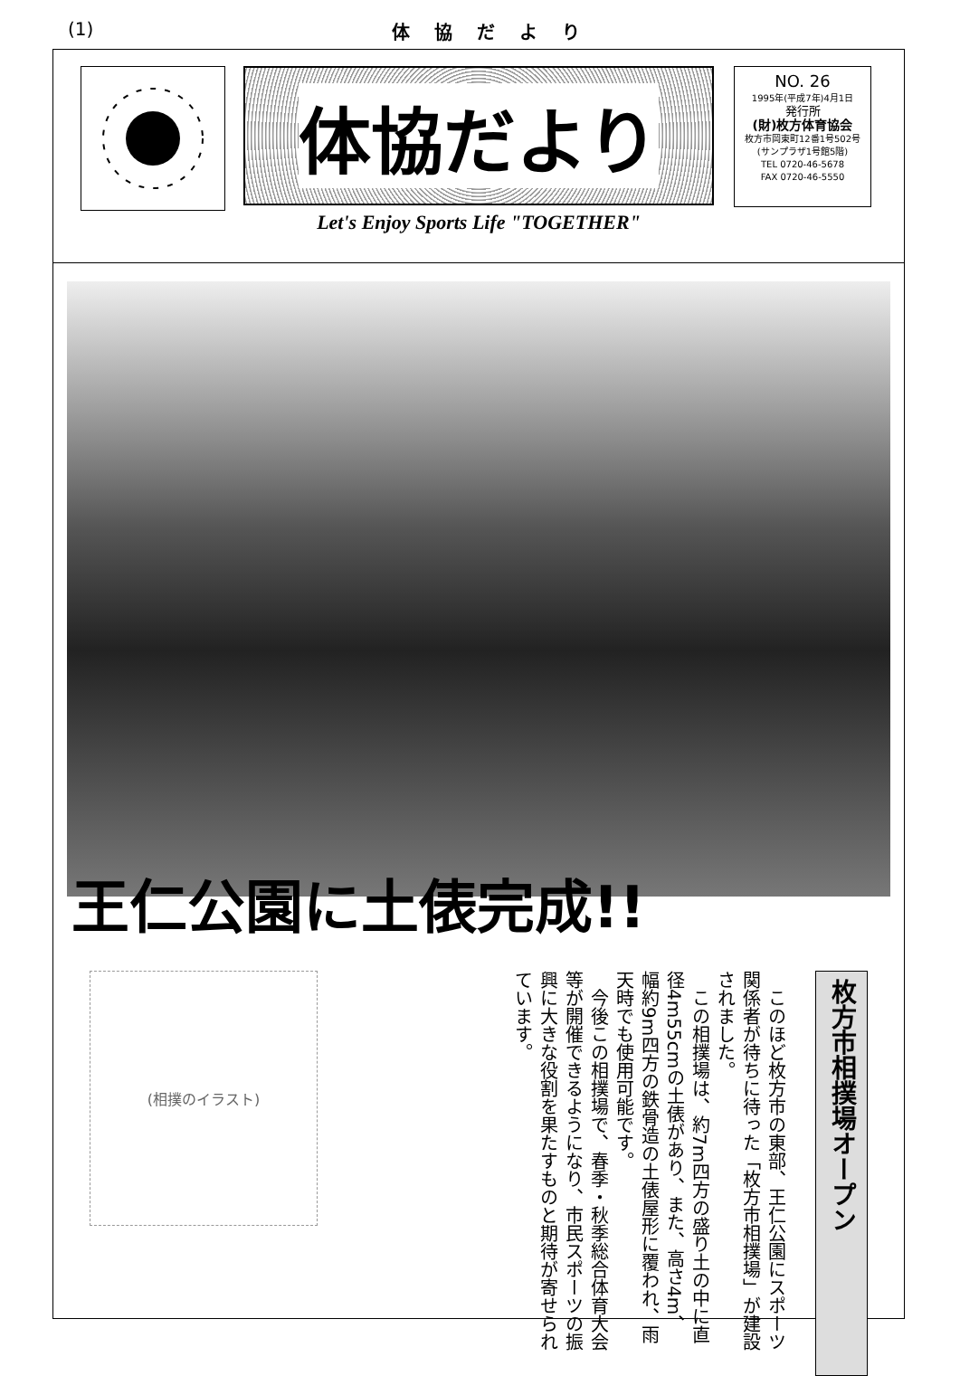(1) 体 協 だ よ り
体協だより
Let's Enjoy Sports Life "TOGETHER"
NO. 26
1995年(平成7年)4月1日
発行所
(財)枚方体育協会
枚方市岡東町12番1号502号
(サンプラザ1号館5階)
TEL 0720-46-5678
FAX 0720-46-5550
王仁公園に土俵完成!!
(相撲のイラスト)
　このほど枚方市の東部、王仁公園にスポーツ関係者が待ちに待った「枚方市相撲場」が建設されました。
　この相撲場は、約7m四方の盛り土の中に直径4m55cmの土俵があり、また、高さ4m、幅約9m四方の鉄骨造の土俵屋形に覆われ、雨天時でも使用可能です。
　今後この相撲場で、春季・秋季総合体育大会等が開催できるようになり、市民スポーツの振興に大きな役割を果たすものと期待が寄せられています。
枚方市相撲場オープン